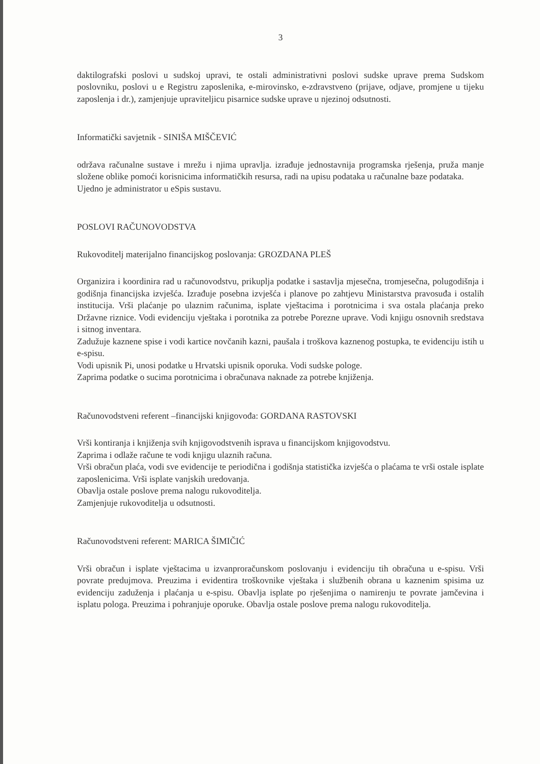3
daktilografski poslovi u sudskoj upravi, te ostali administrativni poslovi sudske uprave prema Sudskom poslovniku, poslovi u e Registru zaposlenika, e-mirovinsko, e-zdravstveno (prijave, odjave, promjene u tijeku zaposlenja i dr.), zamjenjuje upraviteljicu pisarnice sudske uprave u njezinoj odsutnosti.
Informatički savjetnik - SINIŠA MIŠČEVIĆ
održava računalne sustave i mrežu i njima upravlja. izrađuje jednostavnija programska rješenja, pruža manje složene oblike pomoći korisnicima informatičkih resursa, radi na upisu podataka u računalne baze podataka.
Ujedno je administrator u eSpis sustavu.
POSLOVI RAČUNOVODSTVA
Rukovoditelj materijalno financijskog poslovanja: GROZDANA PLEŠ
Organizira i koordinira rad u računovodstvu, prikuplja podatke i sastavlja mjesečna, tromjesečna, polugodišnja i godišnja financijska izvješća. Izrađuje posebna izvješća i planove po zahtjevu Ministarstva pravosuđa i ostalih institucija. Vrši plaćanje po ulaznim računima, isplate vještacima i porotnicima i sva ostala plaćanja preko Državne riznice. Vodi evidenciju vještaka i porotnika za potrebe Porezne uprave. Vodi knjigu osnovnih sredstava i sitnog inventara.
Zadužuje kaznene spise i vodi kartice novčanih kazni, paušala i troškova kaznenog postupka, te evidenciju istih u e-spisu.
Vodi upisnik Pi, unosi podatke u Hrvatski upisnik oporuka. Vodi sudske pologe.
Zaprima podatke o sucima porotnicima i obračunava naknade za potrebe knjiženja.
Računovodstveni referent –financijski knjigovođa: GORDANA RASTOVSKI
Vrši kontiranja i knjiženja svih knjigovodstvenih isprava u financijskom knjigovodstvu.
Zaprima i odlaže račune te vodi knjigu ulaznih računa.
Vrši obračun plaća, vodi sve evidencije te periodična i godišnja statistička izvješća o plaćama te vrši ostale isplate zaposlenicima. Vrši isplate vanjskih uredovanja.
Obavlja ostale poslove prema nalogu rukovoditelja.
Zamjenjuje rukovoditelja u odsutnosti.
Računovodstveni referent: MARICA ŠIMIČIĆ
Vrši obračun i isplate vještacima u izvanproračunskom poslovanju i evidenciju tih obračuna u e-spisu. Vrši povrate predujmova. Preuzima i evidentira troškovnike vještaka i službenih obrana u kaznenim spisima uz evidenciju zaduženja i plaćanja u e-spisu. Obavlja isplate po rješenjima o namirenju te povrate jamčevina i isplatu pologa. Preuzima i pohranjuje oporuke. Obavlja ostale poslove prema nalogu rukovoditelja.